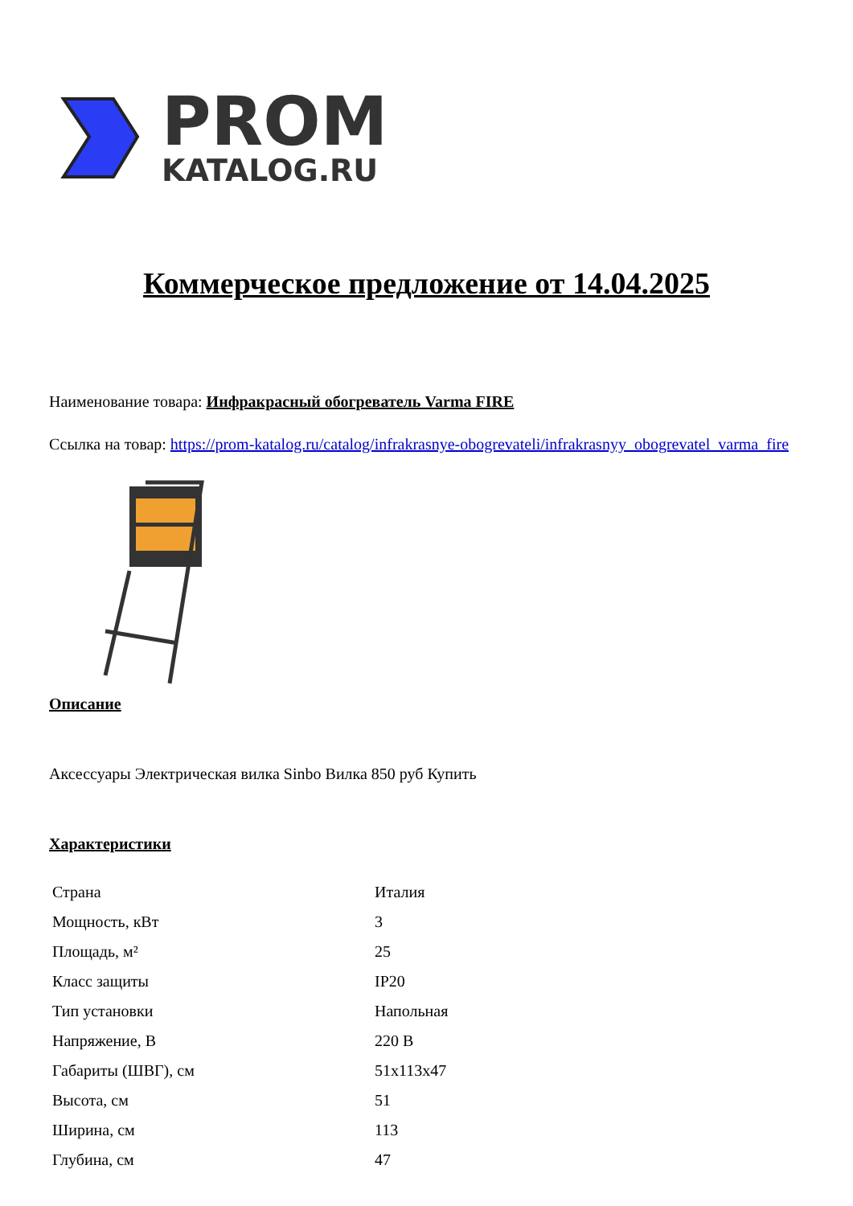PROM
KATALOG.RU
Коммерческое предложение от 14.04.2025
Наименование товара: Инфракрасный обогреватель Varma FIRE
Ссылка на товар: https://prom-katalog.ru/catalog/infrakrasnye-obogrevateli/infrakrasnyy_obogrevatel_varma_fire
Описание
Аксессуары Электрическая вилка Sinbo Вилка 850 руб Купить
Характеристики
| Страна | Италия |
| Мощность, кВт | 3 |
| Площадь, м² | 25 |
| Класс защиты | IP20 |
| Тип установки | Напольная |
| Напряжение, В | 220 В |
| Габариты (ШВГ), см | 51x113x47 |
| Высота, см | 51 |
| Ширина, см | 113 |
| Глубина, см | 47 |